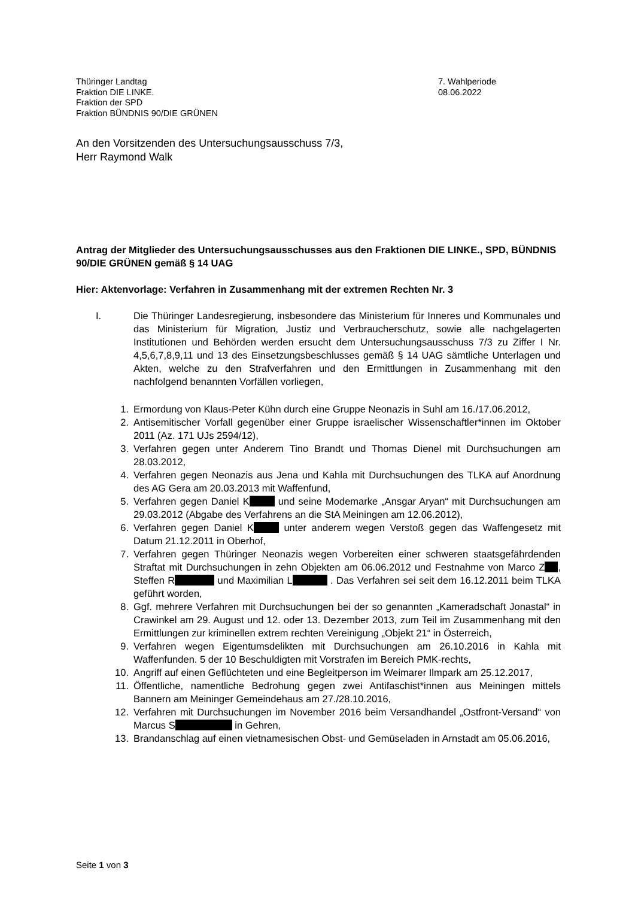Thüringer Landtag
Fraktion DIE LINKE.
Fraktion der SPD
Fraktion BÜNDNIS 90/DIE GRÜNEN
7. Wahlperiode
08.06.2022
An den Vorsitzenden des Untersuchungsausschuss 7/3,
Herr Raymond Walk
Antrag der Mitglieder des Untersuchungsausschusses aus den Fraktionen DIE LINKE., SPD, BÜNDNIS 90/DIE GRÜNEN gemäß § 14 UAG
Hier: Aktenvorlage: Verfahren in Zusammenhang mit der extremen Rechten Nr. 3
I. Die Thüringer Landesregierung, insbesondere das Ministerium für Inneres und Kommunales und das Ministerium für Migration, Justiz und Verbraucherschutz, sowie alle nachgelagerten Institutionen und Behörden werden ersucht dem Untersuchungsausschuss 7/3 zu Ziffer I Nr. 4,5,6,7,8,9,11 und 13 des Einsetzungsbeschlusses gemäß § 14 UAG sämtliche Unterlagen und Akten, welche zu den Strafverfahren und den Ermittlungen in Zusammenhang mit den nachfolgend benannten Vorfällen vorliegen,
1. Ermordung von Klaus-Peter Kühn durch eine Gruppe Neonazis in Suhl am 16./17.06.2012,
2. Antisemitischer Vorfall gegenüber einer Gruppe israelischer Wissenschaftler*innen im Oktober 2011 (Az. 171 UJs 2594/12),
3. Verfahren gegen unter Anderem Tino Brandt und Thomas Dienel mit Durchsuchungen am 28.03.2012,
4. Verfahren gegen Neonazis aus Jena und Kahla mit Durchsuchungen des TLKA auf Anordnung des AG Gera am 20.03.2013 mit Waffenfund,
5. Verfahren gegen Daniel K und seine Modemarke „Ansgar Aryan“ mit Durchsuchungen am 29.03.2012 (Abgabe des Verfahrens an die StA Meiningen am 12.06.2012),
6. Verfahren gegen Daniel K unter anderem wegen Verstoß gegen das Waffengesetz mit Datum 21.12.2011 in Oberhof,
7. Verfahren gegen Thüringer Neonazis wegen Vorbereiten einer schweren staatsgefährdenden Straftat mit Durchsuchungen in zehn Objekten am 06.06.2012 und Festnahme von Marco Z , Steffen R und Maximilian L . Das Verfahren sei seit dem 16.12.2011 beim TLKA geführt worden,
8. Ggf. mehrere Verfahren mit Durchsuchungen bei der so genannten „Kameradschaft Jonastal“ in Crawinkel am 29. August und 12. oder 13. Dezember 2013, zum Teil im Zusammenhang mit den Ermittlungen zur kriminellen extrem rechten Vereinigung „Objekt 21“ in Österreich,
9. Verfahren wegen Eigentumsdelikten mit Durchsuchungen am 26.10.2016 in Kahla mit Waffenfunden. 5 der 10 Beschuldigten mit Vorstrafen im Bereich PMK-rechts,
10. Angriff auf einen Geflüchteten und eine Begleitperson im Weimarer Ilmpark am 25.12.2017,
11. Öffentliche, namentliche Bedrohung gegen zwei Antifaschist*innen aus Meiningen mittels Bannern am Meininger Gemeindehaus am 27./28.10.2016,
12. Verfahren mit Durchsuchungen im November 2016 beim Versandhandel „Ostfront-Versand“ von Marcus S in Gehren,
13. Brandanschlag auf einen vietnamesischen Obst- und Gemüseladen in Arnstadt am 05.06.2016,
Seite 1 von 3